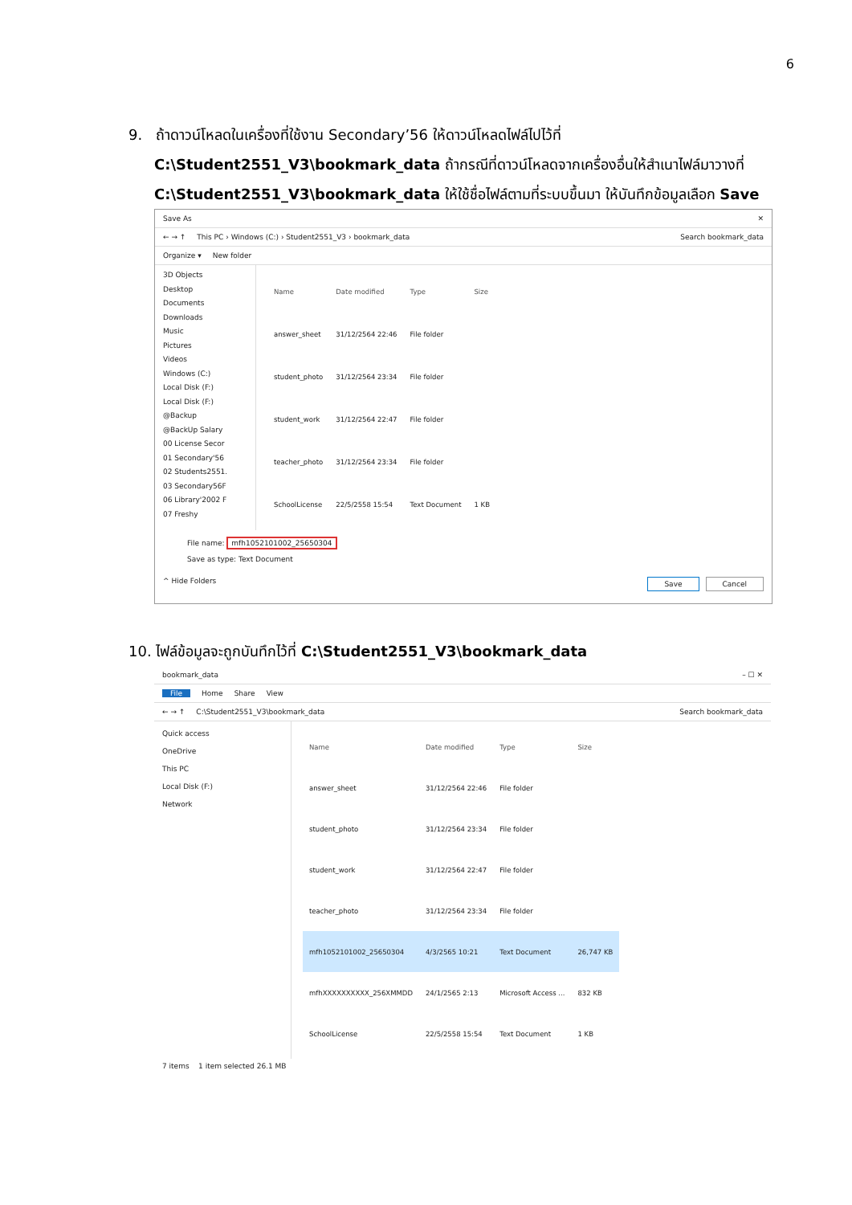6
9. ถ้าดาวน์โหลดในเครื่องที่ใช้งาน Secondary’56 ให้ดาวน์โหลดไฟล์ไปไว้ที่
C:\Student2551_V3\bookmark_data ถ้ากรณีที่ดาวน์โหลดจากเครื่องอื่นให้สำเนาไฟล์มาวางที่
C:\Student2551_V3\bookmark_data ให้ใช้ชื่อไฟล์ตามที่ระบบขึ้นมา ให้บันทึกข้อมูลเลือก Save
Save As ✕
← → ↑ This PC › Windows (C:) › Student2551_V3 › bookmark_data Search bookmark_data
Organize ▾ New folder
3D Objects
Desktop
Documents
Downloads
Music
Pictures
Videos
Windows (C:)
Local Disk (F:)
Local Disk (F:)
@Backup
@BackUp Salary
00 License Secor
01 Secondary'56
02 Students2551.
03 Secondary56F
06 Library'2002 F
07 Freshy
| Name | Date modified | Type | Size |
| --- | --- | --- | --- |
| answer_sheet | 31/12/2564 22:46 | File folder | |
| student_photo | 31/12/2564 23:34 | File folder | |
| student_work | 31/12/2564 22:47 | File folder | |
| teacher_photo | 31/12/2564 23:34 | File folder | |
| SchoolLicense | 22/5/2558 15:54 | Text Document | 1 KB |
File name: mfh1052101002_25650304
Save as type: Text Document
^ Hide Folders Save Cancel
10. ไฟล์ข้อมูลจะถูกบันทึกไว้ที่ C:\Student2551_V3\bookmark_data
bookmark_data – ☐ ✕
File Home Share View
← → ↑ C:\Student2551_V3\bookmark_data Search bookmark_data
Quick access
OneDrive
This PC
Local Disk (F:)
Network
| Name | Date modified | Type | Size |
| --- | --- | --- | --- |
| answer_sheet | 31/12/2564 22:46 | File folder | |
| student_photo | 31/12/2564 23:34 | File folder | |
| student_work | 31/12/2564 22:47 | File folder | |
| teacher_photo | 31/12/2564 23:34 | File folder | |
| mfh1052101002_25650304 | 4/3/2565 10:21 | Text Document | 26,747 KB |
| mfhXXXXXXXXXX_256XMMDD | 24/1/2565 2:13 | Microsoft Access ... | 832 KB |
| SchoolLicense | 22/5/2558 15:54 | Text Document | 1 KB |
7 items 1 item selected 26.1 MB